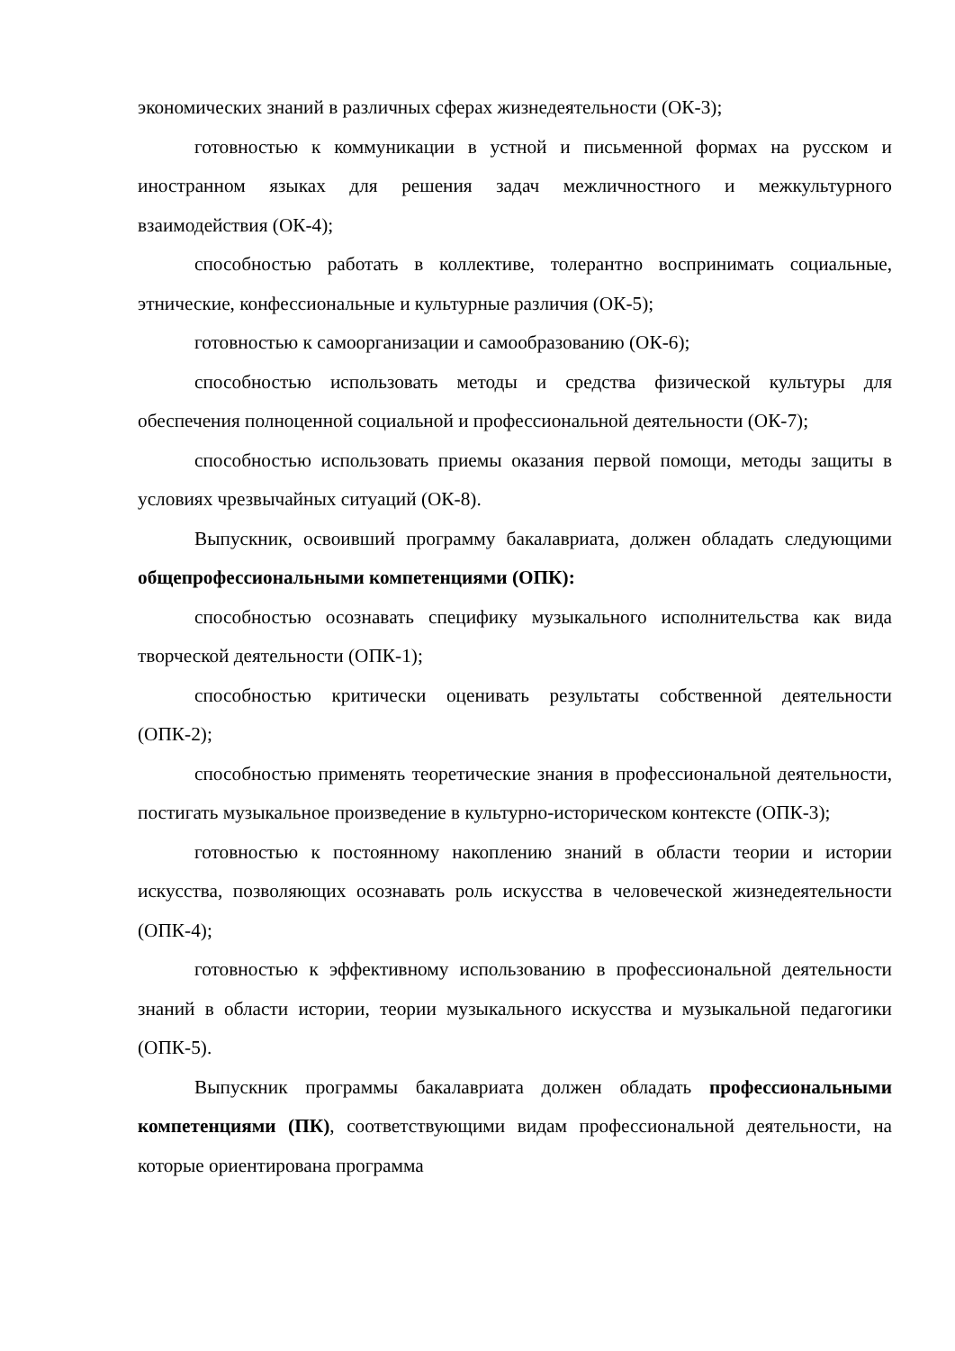экономических знаний в различных сферах жизнедеятельности (ОК-3);
готовностью к коммуникации в устной и письменной формах на русском и иностранном языках для решения задач межличностного и межкультурного взаимодействия (ОК-4);
способностью работать в коллективе, толерантно воспринимать социальные, этнические, конфессиональные и культурные различия (ОК-5);
готовностью к самоорганизации и самообразованию (ОК-6);
способностью использовать методы и средства физической культуры для обеспечения полноценной социальной и профессиональной деятельности (ОК-7);
способностью использовать приемы оказания первой помощи, методы защиты в условиях чрезвычайных ситуаций (ОК-8).
Выпускник, освоивший программу бакалавриата, должен обладать следующими общепрофессиональными компетенциями (ОПК):
способностью осознавать специфику музыкального исполнительства как вида творческой деятельности (ОПК-1);
способностью критически оценивать результаты собственной деятельности (ОПК-2);
способностью применять теоретические знания в профессиональной деятельности, постигать музыкальное произведение в культурно-историческом контексте (ОПК-3);
готовностью к постоянному накоплению знаний в области теории и истории искусства, позволяющих осознавать роль искусства в человеческой жизнедеятельности (ОПК-4);
готовностью к эффективному использованию в профессиональной деятельности знаний в области истории, теории музыкального искусства и музыкальной педагогики (ОПК-5).
Выпускник программы бакалавриата должен обладать профессиональными компетенциями (ПК), соответствующими видам профессиональной деятельности, на которые ориентирована программа